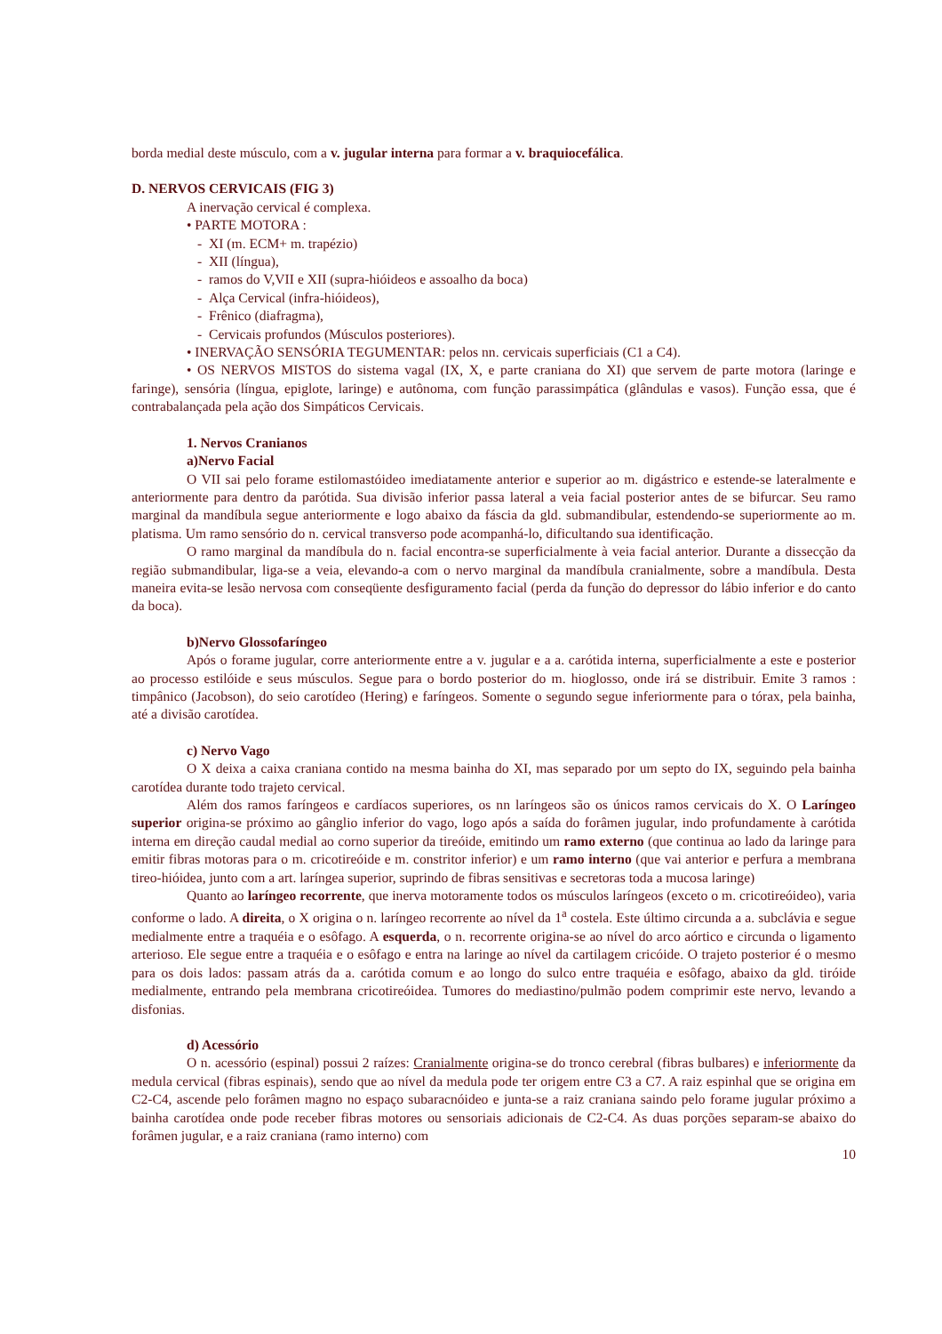borda medial deste músculo, com a v. jugular interna para formar a v. braquiocefálica.
D. NERVOS CERVICAIS (FIG 3)
A inervação cervical é complexa.
• PARTE MOTORA :
- XI (m. ECM+ m. trapézio)
- XII (língua),
- ramos do V,VII e XII (supra-hióideos e assoalho da boca)
- Alça Cervical (infra-hióideos),
- Frênico (diafragma),
- Cervicais profundos (Músculos posteriores).
• INERVAÇÃO SENSÓRIA TEGUMENTAR: pelos nn. cervicais superficiais (C1 a C4).
• OS NERVOS MISTOS do sistema vagal (IX, X, e parte craniana do XI) que servem de parte motora (laringe e faringe), sensória (língua, epiglote, laringe) e autônoma, com função parassimpática (glândulas e vasos). Função essa, que é contrabalançada pela ação dos Simpáticos Cervicais.
1. Nervos Cranianos
a)Nervo Facial
O VII sai pelo forame estilomastóideo imediatamente anterior e superior ao m. digástrico e estende-se lateralmente e anteriormente para dentro da parótida. Sua divisão inferior passa lateral a veia facial posterior antes de se bifurcar. Seu ramo marginal da mandíbula segue anteriormente e logo abaixo da fáscia da gld. submandibular, estendendo-se superiormente ao m. platisma. Um ramo sensório do n. cervical transverso pode acompanhá-lo, dificultando sua identificação.
O ramo marginal da mandíbula do n. facial encontra-se superficialmente à veia facial anterior. Durante a dissecção da região submandibular, liga-se a veia, elevando-a com o nervo marginal da mandíbula cranialmente, sobre a mandíbula. Desta maneira evita-se lesão nervosa com conseqüente desfiguramento facial (perda da função do depressor do lábio inferior e do canto da boca).
b)Nervo Glossofaríngeo
Após o forame jugular, corre anteriormente entre a v. jugular e a a. carótida interna, superficialmente a este e posterior ao processo estilóide e seus músculos. Segue para o bordo posterior do m. hioglosso, onde irá se distribuir. Emite 3 ramos : timpânico (Jacobson), do seio carotídeo (Hering) e faríngeos. Somente o segundo segue inferiormente para o tórax, pela bainha, até a divisão carotídea.
c) Nervo Vago
O X deixa a caixa craniana contido na mesma bainha do XI, mas separado por um septo do IX, seguindo pela bainha carotídea durante todo trajeto cervical.
Além dos ramos faríngeos e cardíacos superiores, os nn laríngeos são os únicos ramos cervicais do X. O Laríngeo superior origina-se próximo ao gânglio inferior do vago, logo após a saída do forâmen jugular, indo profundamente à carótida interna em direção caudal medial ao corno superior da tireóide, emitindo um ramo externo (que continua ao lado da laringe para emitir fibras motoras para o m. cricotireóide e m. constritor inferior) e um ramo interno (que vai anterior e perfura a membrana tireo-hióidea, junto com a art. laríngea superior, suprindo de fibras sensitivas e secretoras toda a mucosa laringe)
Quanto ao laríngeo recorrente, que inerva motoramente todos os músculos laríngeos (exceto o m. cricotireóideo), varia conforme o lado. A direita, o X origina o n. laríngeo recorrente ao nível da 1<sup>a</sup> costela. Este último circunda a a. subclávia e segue medialmente entre a traquéia e o esôfago. A esquerda, o n. recorrente origina-se ao nível do arco aórtico e circunda o ligamento arterioso. Ele segue entre a traquéia e o esôfago e entra na laringe ao nível da cartilagem cricóide. O trajeto posterior é o mesmo para os dois lados: passam atrás da a. carótida comum e ao longo do sulco entre traquéia e esôfago, abaixo da gld. tiróide medialmente, entrando pela membrana cricotireóidea. Tumores do mediastino/pulmão podem comprimir este nervo, levando a disfonias.
d) Acessório
O n. acessório (espinal) possui 2 raízes: Cranialmente origina-se do tronco cerebral (fibras bulbares) e inferiormente da medula cervical (fibras espinais), sendo que ao nível da medula pode ter origem entre C3 a C7. A raiz espinhal que se origina em C2-C4, ascende pelo forâmen magno no espaço subaracnóideo e junta-se a raiz craniana saindo pelo forame jugular próximo a bainha carotídea onde pode receber fibras motores ou sensoriais adicionais de C2-C4. As duas porções separam-se abaixo do forâmen jugular, e a raiz craniana (ramo interno) com
10